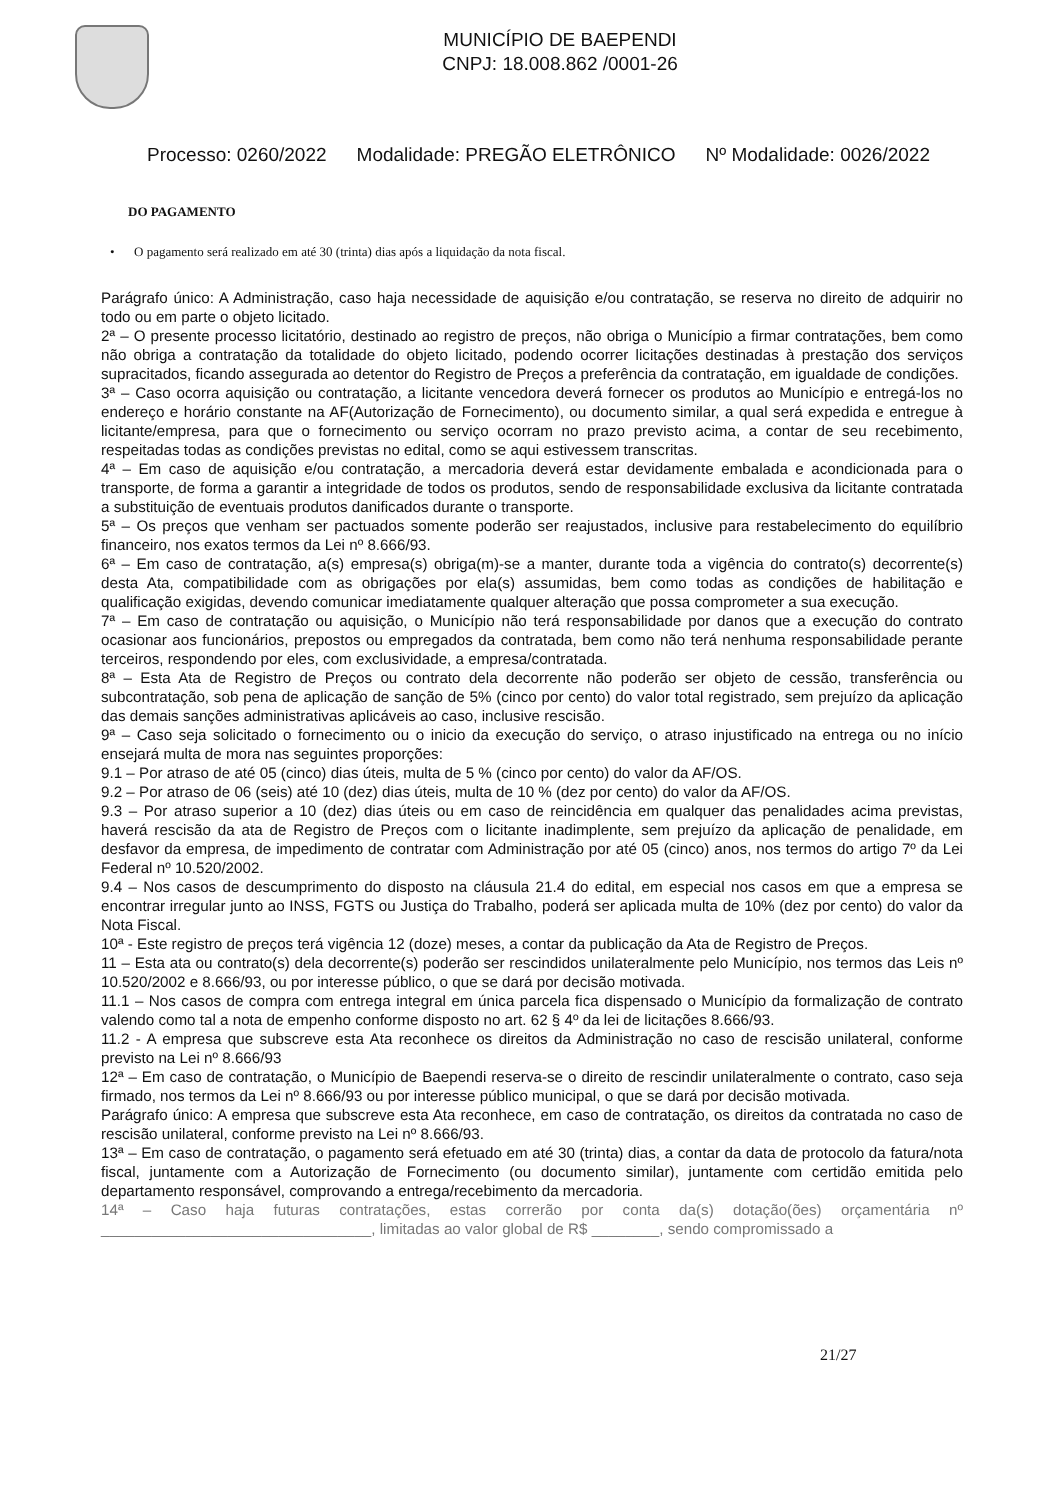MUNICÍPIO DE BAEPENDI
CNPJ: 18.008.862 /0001-26
Processo: 0260/2022 Modalidade: PREGÃO ELETRÔNICO Nº Modalidade: 0026/2022
DO PAGAMENTO
• O pagamento será realizado em até 30 (trinta) dias após a liquidação da nota fiscal.
Parágrafo único: A Administração, caso haja necessidade de aquisição e/ou contratação, se reserva no direito de adquirir no todo ou em parte o objeto licitado.
2ª – O presente processo licitatório, destinado ao registro de preços, não obriga o Município a firmar contratações, bem como não obriga a contratação da totalidade do objeto licitado, podendo ocorrer licitações destinadas à prestação dos serviços supracitados, ficando assegurada ao detentor do Registro de Preços a preferência da contratação, em igualdade de condições.
3ª – Caso ocorra aquisição ou contratação, a licitante vencedora deverá fornecer os produtos ao Município e entregá-los no endereço e horário constante na AF(Autorização de Fornecimento), ou documento similar, a qual será expedida e entregue à licitante/empresa, para que o fornecimento ou serviço ocorram no prazo previsto acima, a contar de seu recebimento, respeitadas todas as condições previstas no edital, como se aqui estivessem transcritas.
4ª – Em caso de aquisição e/ou contratação, a mercadoria deverá estar devidamente embalada e acondicionada para o transporte, de forma a garantir a integridade de todos os produtos, sendo de responsabilidade exclusiva da licitante contratada a substituição de eventuais produtos danificados durante o transporte.
5ª – Os preços que venham ser pactuados somente poderão ser reajustados, inclusive para restabelecimento do equilíbrio financeiro, nos exatos termos da Lei nº 8.666/93.
6ª – Em caso de contratação, a(s) empresa(s) obriga(m)-se a manter, durante toda a vigência do contrato(s) decorrente(s) desta Ata, compatibilidade com as obrigações por ela(s) assumidas, bem como todas as condições de habilitação e qualificação exigidas, devendo comunicar imediatamente qualquer alteração que possa comprometer a sua execução.
7ª – Em caso de contratação ou aquisição, o Município não terá responsabilidade por danos que a execução do contrato ocasionar aos funcionários, prepostos ou empregados da contratada, bem como não terá nenhuma responsabilidade perante terceiros, respondendo por eles, com exclusividade, a empresa/contratada.
8ª – Esta Ata de Registro de Preços ou contrato dela decorrente não poderão ser objeto de cessão, transferência ou subcontratação, sob pena de aplicação de sanção de 5% (cinco por cento) do valor total registrado, sem prejuízo da aplicação das demais sanções administrativas aplicáveis ao caso, inclusive rescisão.
9ª – Caso seja solicitado o fornecimento ou o inicio da execução do serviço, o atraso injustificado na entrega ou no início ensejará multa de mora nas seguintes proporções:
9.1 – Por atraso de até 05 (cinco) dias úteis, multa de 5 % (cinco por cento) do valor da AF/OS.
9.2 – Por atraso de 06 (seis) até 10 (dez) dias úteis, multa de 10 % (dez por cento) do valor da AF/OS.
9.3 – Por atraso superior a 10 (dez) dias úteis ou em caso de reincidência em qualquer das penalidades acima previstas, haverá rescisão da ata de Registro de Preços com o licitante inadimplente, sem prejuízo da aplicação de penalidade, em desfavor da empresa, de impedimento de contratar com Administração por até 05 (cinco) anos, nos termos do artigo 7º da Lei Federal nº 10.520/2002.
9.4 – Nos casos de descumprimento do disposto na cláusula 21.4 do edital, em especial nos casos em que a empresa se encontrar irregular junto ao INSS, FGTS ou Justiça do Trabalho, poderá ser aplicada multa de 10% (dez por cento) do valor da Nota Fiscal.
10ª - Este registro de preços terá vigência 12 (doze) meses, a contar da publicação da Ata de Registro de Preços.
11 – Esta ata ou contrato(s) dela decorrente(s) poderão ser rescindidos unilateralmente pelo Município, nos termos das Leis nº 10.520/2002 e 8.666/93, ou por interesse público, o que se dará por decisão motivada.
11.1 – Nos casos de compra com entrega integral em única parcela fica dispensado o Município da formalização de contrato valendo como tal a nota de empenho conforme disposto no art. 62 § 4º da lei de licitações 8.666/93.
11.2 - A empresa que subscreve esta Ata reconhece os direitos da Administração no caso de rescisão unilateral, conforme previsto na Lei nº 8.666/93
12ª – Em caso de contratação, o Município de Baependi reserva-se o direito de rescindir unilateralmente o contrato, caso seja firmado, nos termos da Lei nº 8.666/93 ou por interesse público municipal, o que se dará por decisão motivada.
Parágrafo único: A empresa que subscreve esta Ata reconhece, em caso de contratação, os direitos da contratada no caso de rescisão unilateral, conforme previsto na Lei nº 8.666/93.
13ª – Em caso de contratação, o pagamento será efetuado em até 30 (trinta) dias, a contar da data de protocolo da fatura/nota fiscal, juntamente com a Autorização de Fornecimento (ou documento similar), juntamente com certidão emitida pelo departamento responsável, comprovando a entrega/recebimento da mercadoria.
14ª – Caso haja futuras contratações, estas correrão por conta da(s) dotação(ões) orçamentária nº ________________________________, limitadas ao valor global de R$ ________, sendo compromissado a
21/27